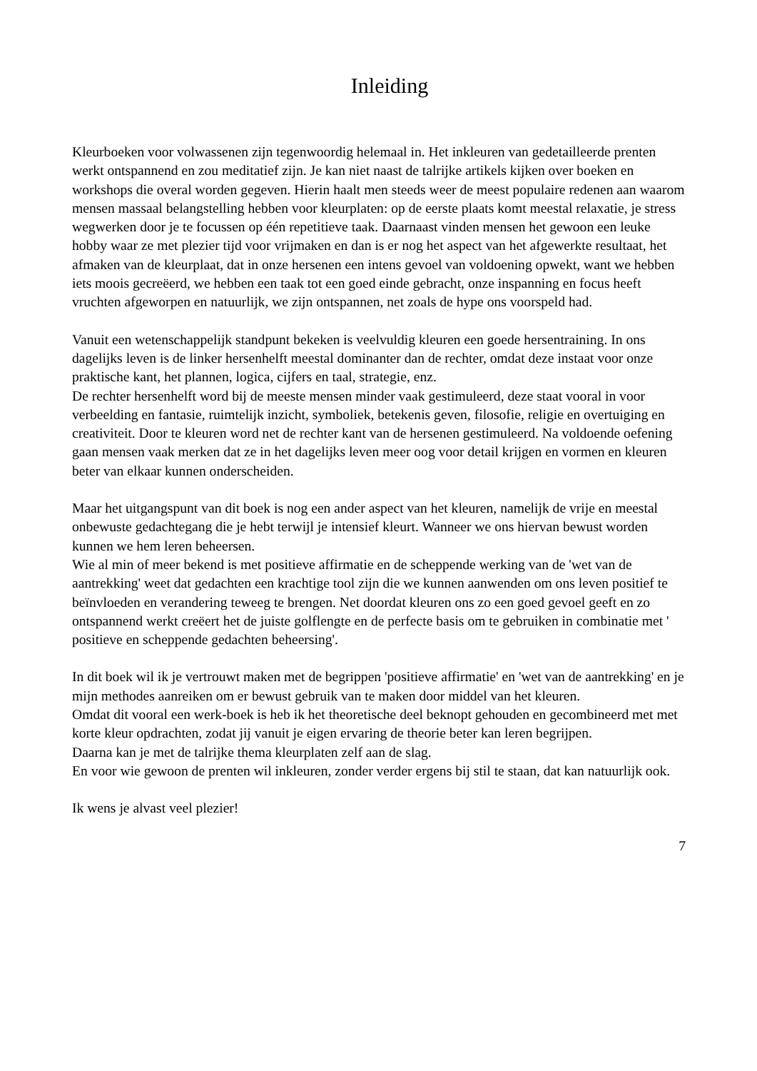Inleiding
Kleurboeken voor volwassenen zijn tegenwoordig helemaal in. Het inkleuren van gedetailleerde prenten werkt ontspannend en zou meditatief zijn. Je kan niet naast de talrijke artikels kijken over boeken en workshops die overal worden gegeven. Hierin haalt men steeds weer de meest populaire redenen aan waarom mensen massaal belangstelling hebben voor kleurplaten: op de eerste plaats komt meestal relaxatie, je stress wegwerken door je te focussen op één repetitieve taak. Daarnaast vinden mensen het gewoon een leuke hobby waar ze met plezier tijd voor vrijmaken en dan is er nog het aspect van het afgewerkte resultaat, het afmaken van de kleurplaat, dat in onze hersenen een intens gevoel van voldoening opwekt, want we hebben iets moois gecreëerd, we hebben een taak tot een goed einde gebracht, onze inspanning en focus heeft vruchten afgeworpen en natuurlijk, we zijn ontspannen, net zoals de hype ons voorspeld had.
Vanuit een wetenschappelijk standpunt bekeken is veelvuldig kleuren een goede hersentraining. In ons dagelijks leven is de linker hersenhelft meestal dominanter dan de rechter, omdat deze instaat voor onze praktische kant, het plannen, logica, cijfers en taal, strategie, enz.
De rechter hersenhelft word bij de meeste mensen minder vaak gestimuleerd, deze staat vooral in voor verbeelding en fantasie, ruimtelijk inzicht, symboliek, betekenis geven, filosofie, religie en overtuiging en creativiteit. Door te kleuren word net de rechter kant van de hersenen gestimuleerd. Na voldoende oefening gaan mensen vaak merken dat ze in het dagelijks leven meer oog voor detail krijgen en vormen en kleuren beter van elkaar kunnen onderscheiden.
Maar het uitgangspunt van dit boek is nog een ander aspect van het kleuren, namelijk de vrije en meestal onbewuste gedachtegang die je hebt terwijl je intensief kleurt. Wanneer we ons hiervan bewust worden kunnen we hem leren beheersen.
Wie al min of meer bekend is met positieve affirmatie en de scheppende werking van de 'wet van de aantrekking' weet dat gedachten een krachtige tool zijn die we kunnen aanwenden om ons leven positief te beïnvloeden en verandering teweeg te brengen. Net doordat kleuren ons zo een goed gevoel geeft en zo ontspannend werkt creëert het de juiste golflengte en de perfecte basis om te gebruiken in combinatie met ' positieve en scheppende gedachten beheersing'.
In dit boek wil ik je vertrouwt maken met de begrippen 'positieve affirmatie' en 'wet van de aantrekking' en je mijn methodes aanreiken om er bewust gebruik van te maken door middel van het kleuren.
Omdat dit vooral een werk-boek is heb ik het theoretische deel beknopt gehouden en gecombineerd met met korte kleur opdrachten, zodat jij vanuit je eigen ervaring de theorie beter kan leren begrijpen.
Daarna kan je met de talrijke thema kleurplaten zelf aan de slag.
En voor wie gewoon de prenten wil inkleuren, zonder verder ergens bij stil te staan, dat kan natuurlijk ook.
Ik wens je alvast veel plezier!
7